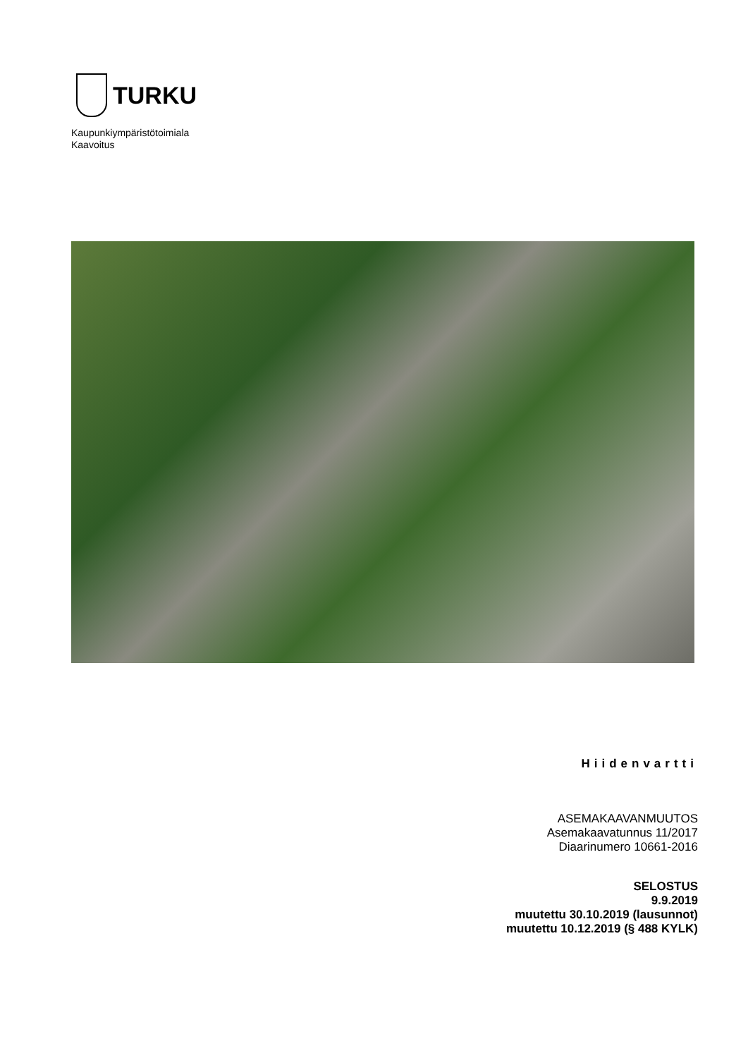TURKU
Kaupunkiympäristötoimiala
Kaavoitus
Hiidenvartti
ASEMAKAAVANMUUTOS
Asemakaavatunnus 11/2017
Diaarinumero 10661-2016
SELOSTUS
9.9.2019
muutettu 30.10.2019 (lausunnot)
muutettu 10.12.2019 (§ 488 KYLK)